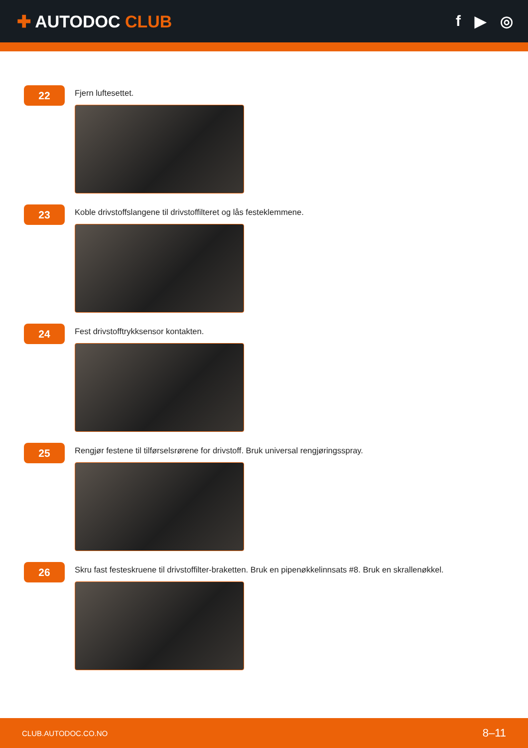✚ AUTODOC CLUB f ▶ ◎
22
Fjern luftesettet.
23
Koble drivstoffslangene til drivstoffilteret og lås festeklemmene.
24
Fest drivstofftrykksensor kontakten.
25
Rengjør festene til tilførselsrørene for drivstoff. Bruk universal rengjøringsspray.
26
Skru fast festeskruene til drivstoffilter-braketten. Bruk en pipenøkkelinnsats #8. Bruk en skrallenøkkel.
CLUB.AUTODOC.CO.NO 8–11